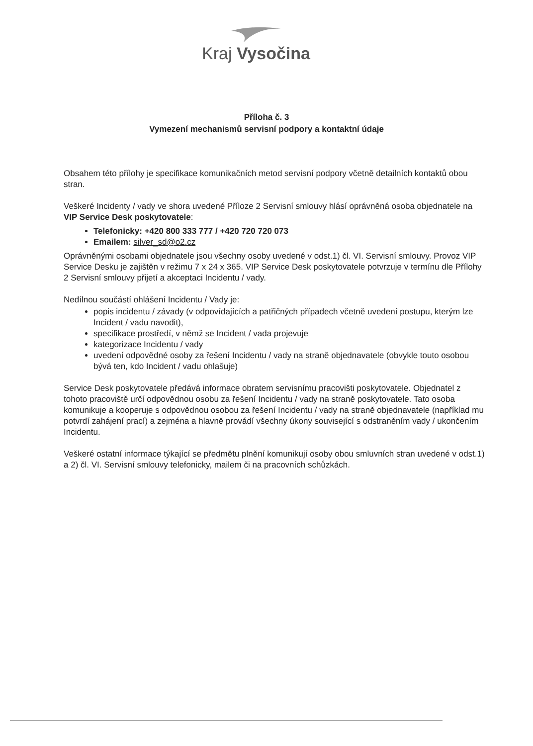Kraj Vysočina
Příloha č. 3
Vymezení mechanismů servisní podpory a kontaktní údaje
Obsahem této přílohy je specifikace komunikačních metod servisní podpory včetně detailních kontaktů obou stran.
Veškeré Incidenty / vady ve shora uvedené Příloze 2 Servisní smlouvy hlásí oprávněná osoba objednatele na VIP Service Desk poskytovatele:
Telefonicky: +420 800 333 777 / +420 720 720 073
Emailem: silver_sd@o2.cz
Oprávněnými osobami objednatele jsou všechny osoby uvedené v odst.1) čl. VI. Servisní smlouvy. Provoz VIP Service Desku je zajištěn v režimu 7 x 24 x 365. VIP Service Desk poskytovatele potvrzuje v termínu dle Přílohy 2 Servisní smlouvy přijetí a akceptaci Incidentu / vady.
Nedílnou součástí ohlášení Incidentu / Vady je:
popis incidentu / závady (v odpovídajících a patřičných případech včetně uvedení postupu, kterým lze Incident / vadu navodit),
specifikace prostředí, v němž se Incident / vada projevuje
kategorizace Incidentu / vady
uvedení odpovědné osoby za řešení Incidentu / vady na straně objednavatele (obvykle touto osobou bývá ten, kdo Incident / vadu ohlašuje)
Service Desk poskytovatele předává informace obratem servisnímu pracovišti poskytovatele. Objednatel z tohoto pracoviště určí odpovědnou osobu za řešení Incidentu / vady na straně poskytovatele. Tato osoba komunikuje a kooperuje s odpovědnou osobou za řešení Incidentu / vady na straně objednavatele (například mu potvrdí zahájení prací) a zejména a hlavně provádí všechny úkony související s odstraněním vady / ukončením Incidentu.
Veškeré ostatní informace týkající se předmětu plnění komunikují osoby obou smluvních stran uvedené v odst.1) a 2) čl. VI. Servisní smlouvy telefonicky, mailem či na pracovních schůzkách.